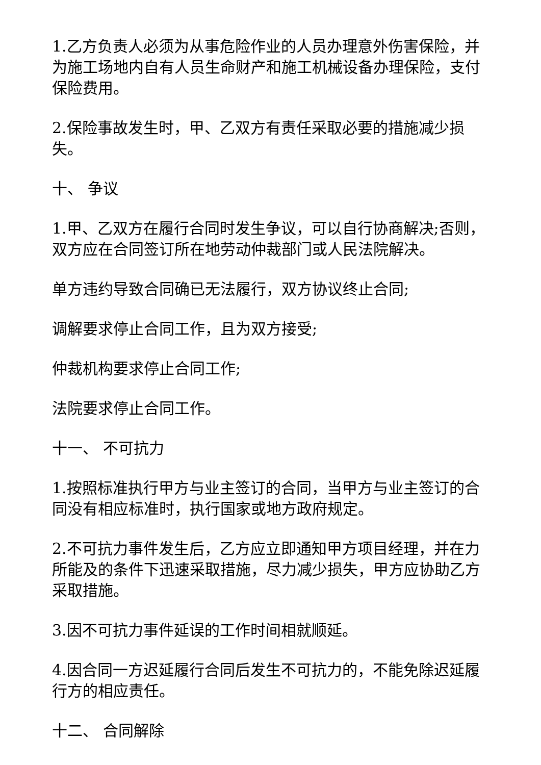1.乙方负责人必须为从事危险作业的人员办理意外伤害保险，并为施工场地内自有人员生命财产和施工机械设备办理保险，支付保险费用。
2.保险事故发生时，甲、乙双方有责任采取必要的措施减少损失。
十、 争议
1.甲、乙双方在履行合同时发生争议，可以自行协商解决;否则，双方应在合同签订所在地劳动仲裁部门或人民法院解决。
单方违约导致合同确已无法履行，双方协议终止合同;
调解要求停止合同工作，且为双方接受;
仲裁机构要求停止合同工作;
法院要求停止合同工作。
十一、 不可抗力
1.按照标准执行甲方与业主签订的合同，当甲方与业主签订的合同没有相应标准时，执行国家或地方政府规定。
2.不可抗力事件发生后，乙方应立即通知甲方项目经理，并在力所能及的条件下迅速采取措施，尽力减少损失，甲方应协助乙方采取措施。
3.因不可抗力事件延误的工作时间相就顺延。
4.因合同一方迟延履行合同后发生不可抗力的，不能免除迟延履行方的相应责任。
十二、 合同解除